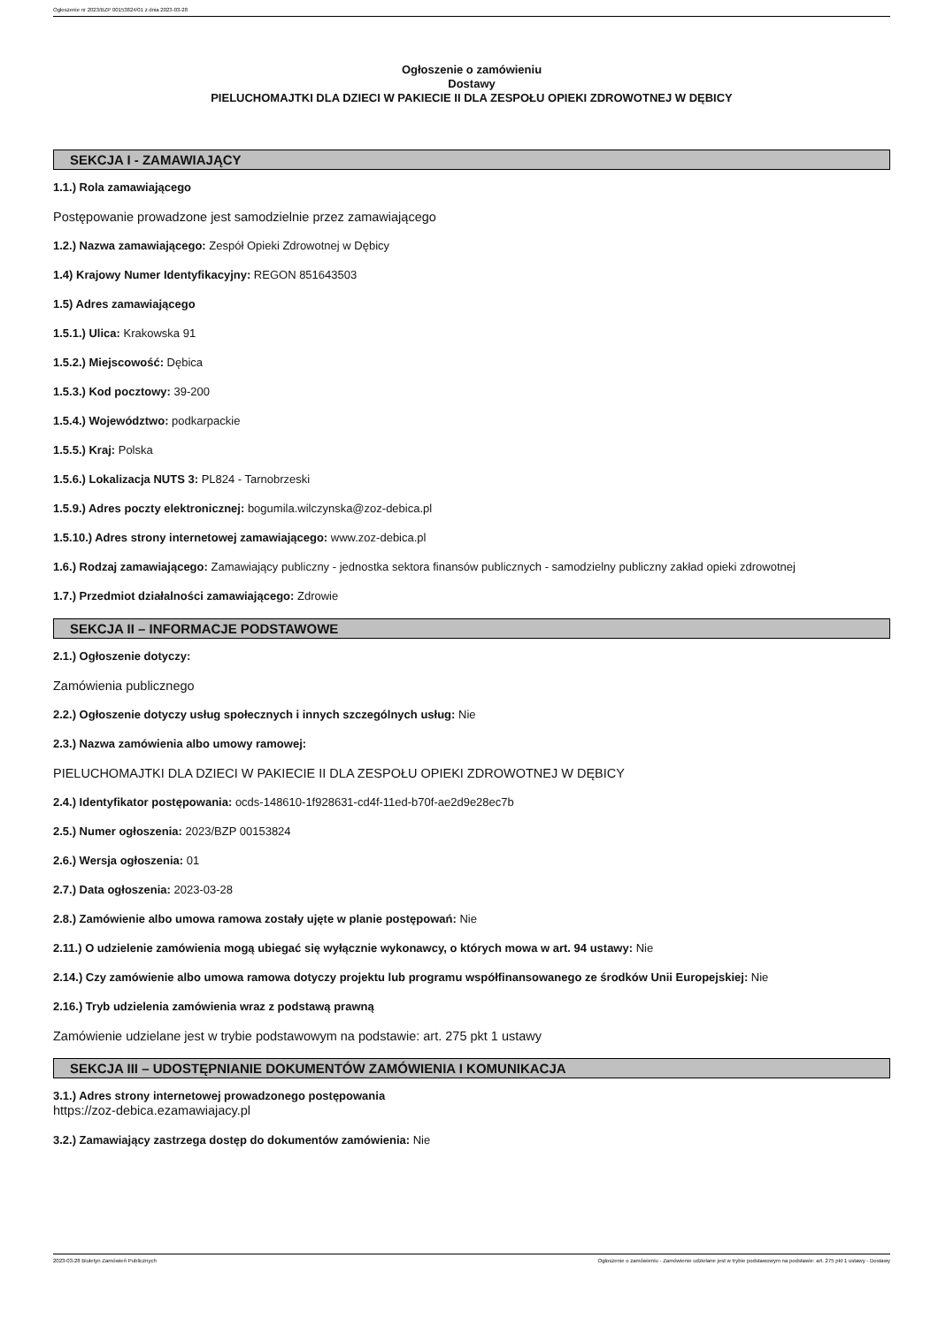Ogłoszenie nr 2023/BZP 00153824/01 z dnia 2023-03-28
Ogłoszenie o zamówieniu
Dostawy
PIELUCHOMAJTKI DLA DZIECI W PAKIECIE II DLA ZESPOŁU OPIEKI ZDROWOTNEJ W DĘBICY
SEKCJA I - ZAMAWIAJĄCY
1.1.) Rola zamawiającego
Postępowanie prowadzone jest samodzielnie przez zamawiającego
1.2.) Nazwa zamawiającego: Zespół Opieki Zdrowotnej w Dębicy
1.4) Krajowy Numer Identyfikacyjny: REGON 851643503
1.5) Adres zamawiającego
1.5.1.) Ulica: Krakowska 91
1.5.2.) Miejscowość: Dębica
1.5.3.) Kod pocztowy: 39-200
1.5.4.) Województwo: podkarpackie
1.5.5.) Kraj: Polska
1.5.6.) Lokalizacja NUTS 3: PL824 - Tarnobrzeski
1.5.9.) Adres poczty elektronicznej: bogumila.wilczynska@zoz-debica.pl
1.5.10.) Adres strony internetowej zamawiającego: www.zoz-debica.pl
1.6.) Rodzaj zamawiającego: Zamawiający publiczny - jednostka sektora finansów publicznych - samodzielny publiczny zakład opieki zdrowotnej
1.7.) Przedmiot działalności zamawiającego: Zdrowie
SEKCJA II – INFORMACJE PODSTAWOWE
2.1.) Ogłoszenie dotyczy:
Zamówienia publicznego
2.2.) Ogłoszenie dotyczy usług społecznych i innych szczególnych usług: Nie
2.3.) Nazwa zamówienia albo umowy ramowej:
PIELUCHOMAJTKI DLA DZIECI W PAKIECIE II DLA ZESPOŁU OPIEKI ZDROWOTNEJ W DĘBICY
2.4.) Identyfikator postępowania: ocds-148610-1f928631-cd4f-11ed-b70f-ae2d9e28ec7b
2.5.) Numer ogłoszenia: 2023/BZP 00153824
2.6.) Wersja ogłoszenia: 01
2.7.) Data ogłoszenia: 2023-03-28
2.8.) Zamówienie albo umowa ramowa zostały ujęte w planie postępowań: Nie
2.11.) O udzielenie zamówienia mogą ubiegać się wyłącznie wykonawcy, o których mowa w art. 94 ustawy: Nie
2.14.) Czy zamówienie albo umowa ramowa dotyczy projektu lub programu współfinansowanego ze środków Unii Europejskiej: Nie
2.16.) Tryb udzielenia zamówienia wraz z podstawą prawną
Zamówienie udzielane jest w trybie podstawowym na podstawie: art. 275 pkt 1 ustawy
SEKCJA III – UDOSTĘPNIANIE DOKUMENTÓW ZAMÓWIENIA I KOMUNIKACJA
3.1.) Adres strony internetowej prowadzonego postępowania
https://zoz-debica.ezamawiajacy.pl
3.2.) Zamawiający zastrzega dostęp do dokumentów zamówienia: Nie
2023-03-28 Biuletyn Zamówień Publicznych Ogłoszenie o zamówieniu - Zamówienie udzielane jest w trybie podstawowym na podstawie: art. 275 pkt 1 ustawy - Dostawy